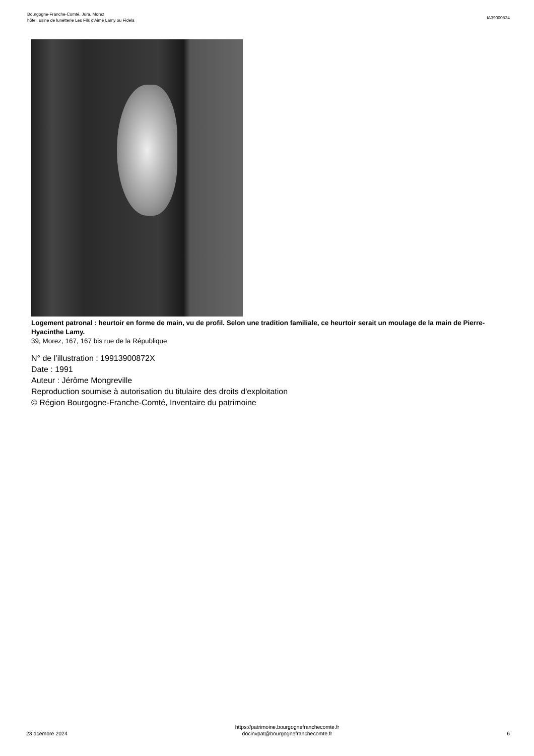Bourgogne-Franche-Comté, Jura, Morez
hôtel, usine de lunetterie Les Fils d'Aimé Lamy ou Fidela
IA39000524
Logement patronal : heurtoir en forme de main, vu de profil. Selon une tradition familiale, ce heurtoir serait un moulage de la main de Pierre-Hyacinthe Lamy.
39, Morez, 167, 167 bis rue de la République
N° de l’illustration : 19913900872X
Date : 1991
Auteur : Jérôme Mongreville
Reproduction soumise à autorisation du titulaire des droits d'exploitation
© Région Bourgogne-Franche-Comté, Inventaire du patrimoine
23 dcembre 2024
https://patrimoine.bourgognefranchecomte.fr
docinvpat@bourgognefranchecomte.fr
6